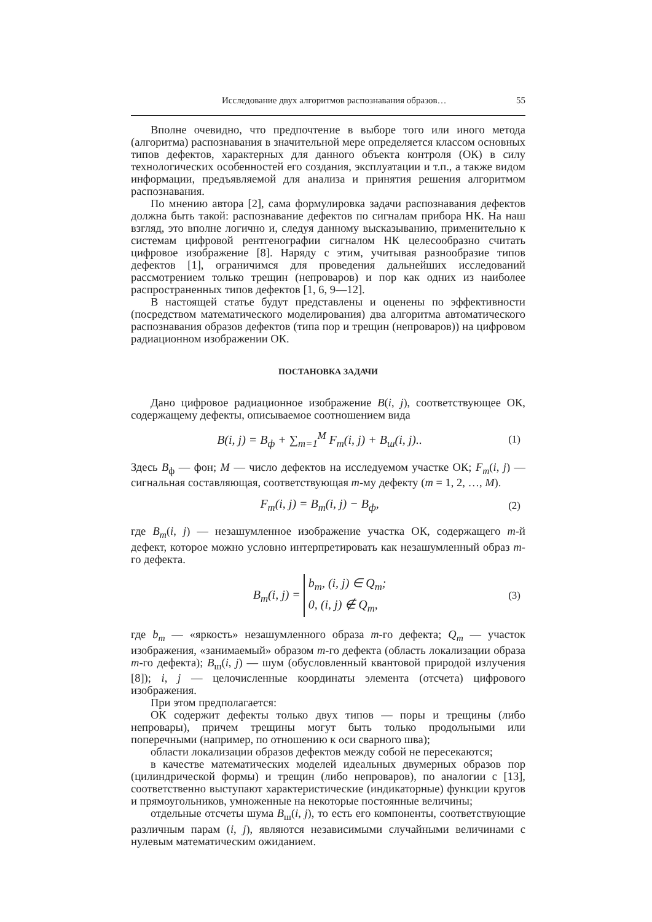Исследование двух алгоритмов распознавания образов… 55
Вполне очевидно, что предпочтение в выборе того или иного метода (алгоритма) распознавания в значительной мере определяется классом основных типов дефектов, характерных для данного объекта контроля (ОК) в силу технологических особенностей его создания, эксплуатации и т.п., а также видом информации, предъявляемой для анализа и принятия решения алгоритмом распознавания.
По мнению автора [2], сама формулировка задачи распознавания дефектов должна быть такой: распознавание дефектов по сигналам прибора НК. На наш взгляд, это вполне логично и, следуя данному высказыванию, применительно к системам цифровой рентгенографии сигналом НК целесообразно считать цифровое изображение [8]. Наряду с этим, учитывая разнообразие типов дефектов [1], ограничимся для проведения дальнейших исследований рассмотрением только трещин (непроваров) и пор как одних из наиболее распространенных типов дефектов [1, 6, 9—12].
В настоящей статье будут представлены и оценены по эффективности (посредством математического моделирования) два алгоритма автоматического распознавания образов дефектов (типа пор и трещин (непроваров)) на цифровом радиационном изображении ОК.
ПОСТАНОВКА ЗАДАЧИ
Дано цифровое радиационное изображение B(i, j), соответствующее ОК, содержащему дефекты, описываемое соотношением вида
B(i, j) = B<sub>ф</sub> + ∑<sub>m=1</sub><sup>M</sup> F<sub>m</sub>(i, j) + B<sub>ш</sub>(i, j).. (1)
Здесь B<sub>ф</sub> — фон; M — число дефектов на исследуемом участке ОК; F<sub>m</sub>(i, j) — сигнальная составляющая, соответствующая m-му дефекту (m = 1, 2, …, M).
F<sub>m</sub>(i, j) = B<sub>m</sub>(i, j) − B<sub>ф</sub>, (2)
где B<sub>m</sub>(i, j) — незашумленное изображение участка ОК, содержащего m-й дефект, которое можно условно интерпретировать как незашумленный образ m-го дефекта.
B<sub>m</sub>(i, j) = b<sub>m</sub>, (i, j) ∈ Q<sub>m</sub>;
0, (i, j) ∉ Q<sub>m</sub>, (3)
где b<sub>m</sub> — «яркость» незашумленного образа m-го дефекта; Q<sub>m</sub> — участок изображения, «занимаемый» образом m-го дефекта (область локализации образа m-го дефекта); B<sub>ш</sub>(i, j) — шум (обусловленный квантовой природой излучения [8]); i, j — целочисленные координаты элемента (отсчета) цифрового изображения.
При этом предполагается:
ОК содержит дефекты только двух типов — поры и трещины (либо непровары), причем трещины могут быть только продольными или поперечными (например, по отношению к оси сварного шва);
области локализации образов дефектов между собой не пересекаются;
в качестве математических моделей идеальных двумерных образов пор (цилиндрической формы) и трещин (либо непроваров), по аналогии с [13], соответственно выступают характеристические (индикаторные) функции кругов и прямоугольников, умноженные на некоторые постоянные величины;
отдельные отсчеты шума B<sub>ш</sub>(i, j), то есть его компоненты, соответствующие различным парам (i, j), являются независимыми случайными величинами с нулевым математическим ожиданием.